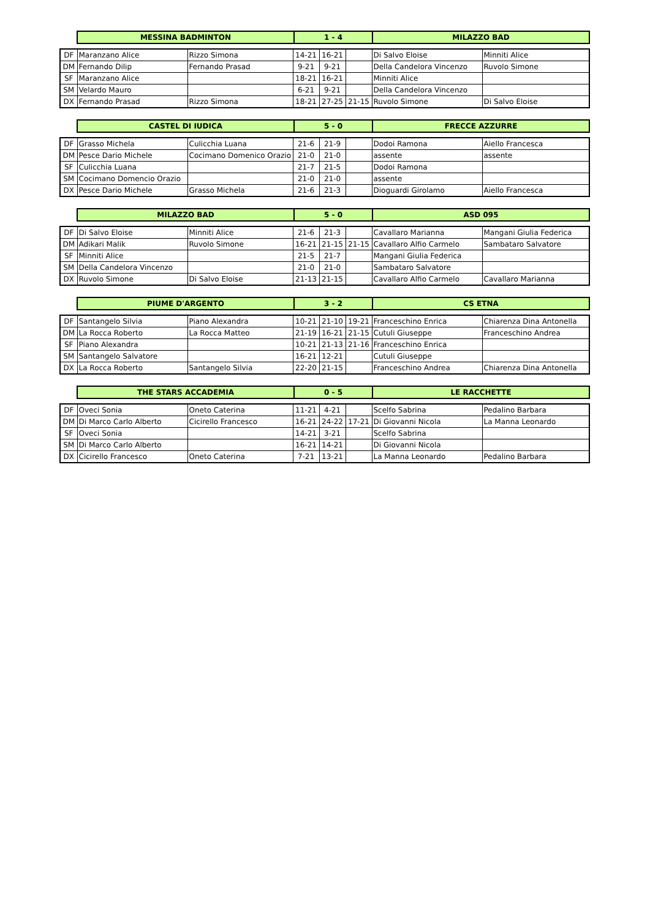| MESSINA BADMINTON | 1 - 4 | MILAZZO BAD |
| DF | Maranzano Alice | Rizzo Simona | 14-21 | 16-21 | | Di Salvo Eloise | Minniti Alice |
| DM | Fernando Dilip | Fernando Prasad | 9-21 | 9-21 | | Della Candelora Vincenzo | Ruvolo Simone |
| SF | Maranzano Alice | | 18-21 | 16-21 | | Minniti Alice | |
| SM | Velardo Mauro | | 6-21 | 9-21 | | Della Candelora Vincenzo | |
| DX | Fernando Prasad | Rizzo Simona | 18-21 | 27-25 | 21-15 | Ruvolo Simone | Di Salvo Eloise |
| CASTEL DI IUDICA | 5 - 0 | FRECCE AZZURRE |
| DF | Grasso Michela | Culicchia Luana | 21-6 | 21-9 | | Dodoi Ramona | Aiello Francesca |
| DM | Pesce Dario Michele | Cocimano Domenico Orazio | 21-0 | 21-0 | | assente | assente |
| SF | Culicchia Luana | | 21-7 | 21-5 | | Dodoi Ramona | |
| SM | Cocimano Domencio Orazio | | 21-0 | 21-0 | | assente | |
| DX | Pesce Dario Michele | Grasso Michela | 21-6 | 21-3 | | Dioguardi Girolamo | Aiello Francesca |
| MILAZZO BAD | 5 - 0 | ASD 095 |
| DF | Di Salvo Eloise | Minniti Alice | 21-6 | 21-3 | | Cavallaro Marianna | Mangani Giulia Federica |
| DM | Adikari Malik | Ruvolo Simone | 16-21 | 21-15 | 21-15 | Cavallaro Alfio Carmelo | Sambataro Salvatore |
| SF | Minniti Alice | | 21-5 | 21-7 | | Mangani Giulia Federica | |
| SM | Della Candelora Vincenzo | | 21-0 | 21-0 | | Sambataro Salvatore | |
| DX | Ruvolo Simone | Di Salvo Eloise | 21-13 | 21-15 | | Cavallaro Alfio Carmelo | Cavallaro Marianna |
| PIUME D'ARGENTO | 3 - 2 | CS ETNA |
| DF | Santangelo Silvia | Piano Alexandra | 10-21 | 21-10 | 19-21 | Franceschino Enrica | Chiarenza Dina Antonella |
| DM | La Rocca Roberto | La Rocca Matteo | 21-19 | 16-21 | 21-15 | Cutuli Giuseppe | Franceschino Andrea |
| SF | Piano Alexandra | | 10-21 | 21-13 | 21-16 | Franceschino Enrica | |
| SM | Santangelo Salvatore | | 16-21 | 12-21 | | Cutuli Giuseppe | |
| DX | La Rocca Roberto | Santangelo Silvia | 22-20 | 21-15 | | Franceschino Andrea | Chiarenza Dina Antonella |
| THE STARS ACCADEMIA | 0 - 5 | LE RACCHETTE |
| DF | Oveci Sonia | Oneto Caterina | 11-21 | 4-21 | | Scelfo Sabrina | Pedalino Barbara |
| DM | Di Marco Carlo Alberto | Cicirello Francesco | 16-21 | 24-22 | 17-21 | Di Giovanni Nicola | La Manna Leonardo |
| SF | Oveci Sonia | | 14-21 | 3-21 | | Scelfo Sabrina | |
| SM | Di Marco Carlo Alberto | | 16-21 | 14-21 | | Di Giovanni Nicola | |
| DX | Cicirello Francesco | Oneto Caterina | 7-21 | 13-21 | | La Manna Leonardo | Pedalino Barbara |